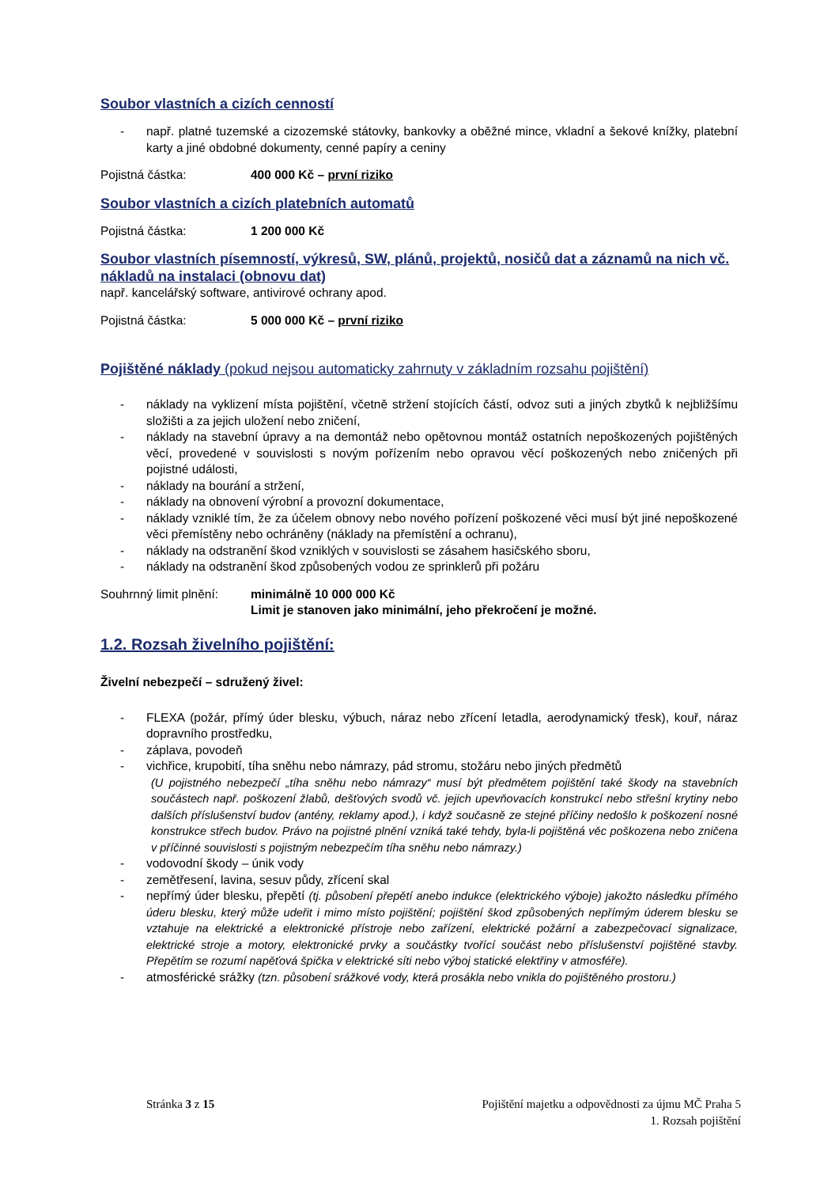Soubor vlastních a cizích cenností
- např. platné tuzemské a cizozemské státovky, bankovky a oběžné mince, vkladní a šekové knížky, platební karty a jiné obdobné dokumenty, cenné papíry a ceniny
Pojistná částka: 400 000 Kč – první riziko
Soubor vlastních a cizích platebních automatů
Pojistná částka: 1 200 000 Kč
Soubor vlastních písemností, výkresů, SW, plánů, projektů, nosičů dat a záznamů na nich vč. nákladů na instalaci (obnovu dat)
např. kancelářský software, antivirové ochrany apod.
Pojistná částka: 5 000 000 Kč – první riziko
Pojištěné náklady (pokud nejsou automaticky zahrnuty v základním rozsahu pojištění)
- náklady na vyklizení místa pojištění, včetně stržení stojících částí, odvoz suti a jiných zbytků k nejbližšímu složišti a za jejich uložení nebo zničení,
- náklady na stavební úpravy a na demontáž nebo opětovnou montáž ostatních nepoškozených pojištěných věcí, provedené v souvislosti s novým pořízením nebo opravou věcí poškozených nebo zničených při pojistné události,
- náklady na bourání a stržení,
- náklady na obnovení výrobní a provozní dokumentace,
- náklady vzniklé tím, že za účelem obnovy nebo nového pořízení poškozené věci musí být jiné nepoškozené věci přemístěny nebo ochráněny (náklady na přemístění a ochranu),
- náklady na odstranění škod vzniklých v souvislosti se zásahem hasičského sboru,
- náklady na odstranění škod způsobených vodou ze sprinklerů při požáru
Souhrnný limit plnění: minimálně 10 000 000 Kč
Limit je stanoven jako minimální, jeho překročení je možné.
1.2. Rozsah živelního pojištění:
Živelní nebezpečí – sdružený živel:
- FLEXA (požár, přímý úder blesku, výbuch, náraz nebo zřícení letadla, aerodynamický třesk), kouř, náraz dopravního prostředku,
- záplava, povodeň
- vichřice, krupobití, tíha sněhu nebo námrazy, pád stromu, stožáru nebo jiných předmětů
(U pojistného nebezpečí „tíha sněhu nebo námrazy“ musí být předmětem pojištění také škody na stavebních součástech např. poškození žlabů, dešťových svodů vč. jejich upevňovacích konstrukcí nebo střešní krytiny nebo dalších příslušenství budov (antény, reklamy apod.), i když současně ze stejné příčiny nedošlo k poškození nosné konstrukce střech budov. Právo na pojistné plnění vzniká také tehdy, byla-li pojištěná věc poškozena nebo zničena v příčinné souvislosti s pojistným nebezpečím tíha sněhu nebo námrazy.)
- vodovodní škody – únik vody
- zemětřesení, lavina, sesuv půdy, zřícení skal
- nepřímý úder blesku, přepětí (tj. působení přepětí anebo indukce (elektrického výboje) jakožto následku přímého úderu blesku, který může udeřit i mimo místo pojištění; pojištění škod způsobených nepřímým úderem blesku se vztahuje na elektrické a elektronické přístroje nebo zařízení, elektrické požární a zabezpečovací signalizace, elektrické stroje a motory, elektronické prvky a součástky tvořící součást nebo příslušenství pojištěné stavby. Přepětím se rozumí napěťová špička v elektrické síti nebo výboj statické elektřiny v atmosféře).
- atmosférické srážky (tzn. působení srážkové vody, která prosákla nebo vnikla do pojištěného prostoru.)
Stránka 3 z 15 Pojištění majetku a odpovědnosti za újmu MČ Praha 5
1. Rozsah pojištění